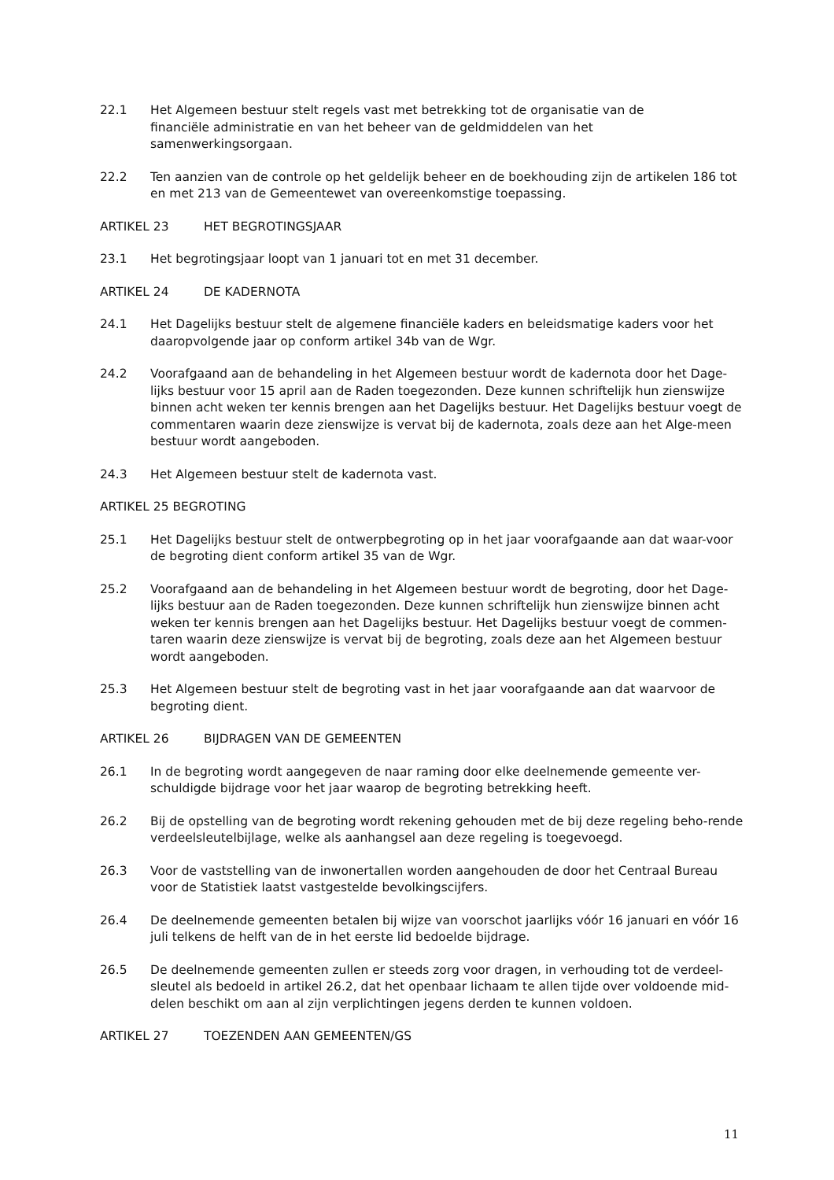22.1 Het Algemeen bestuur stelt regels vast met betrekking tot de organisatie van de
financiële administratie en van het beheer van de geldmiddelen van het
samenwerkingsorgaan.
22.2 Ten aanzien van de controle op het geldelijk beheer en de boekhouding zijn de artikelen 186 tot en met 213 van de Gemeentewet van overeenkomstige toepassing.
ARTIKEL 23 HET BEGROTINGSJAAR
23.1 Het begrotingsjaar loopt van 1 januari tot en met 31 december.
ARTIKEL 24 DE KADERNOTA
24.1 Het Dagelijks bestuur stelt de algemene financiële kaders en beleidsmatige kaders voor het daaropvolgende jaar op conform artikel 34b van de Wgr.
24.2 Voorafgaand aan de behandeling in het Algemeen bestuur wordt de kadernota door het Dage-lijks bestuur voor 15 april aan de Raden toegezonden. Deze kunnen schriftelijk hun zienswijze binnen acht weken ter kennis brengen aan het Dagelijks bestuur. Het Dagelijks bestuur voegt de commentaren waarin deze zienswijze is vervat bij de kadernota, zoals deze aan het Alge-meen bestuur wordt aangeboden.
24.3 Het Algemeen bestuur stelt de kadernota vast.
ARTIKEL 25 BEGROTING
25.1 Het Dagelijks bestuur stelt de ontwerpbegroting op in het jaar voorafgaande aan dat waar-voor de begroting dient conform artikel 35 van de Wgr.
25.2 Voorafgaand aan de behandeling in het Algemeen bestuur wordt de begroting, door het Dage-lijks bestuur aan de Raden toegezonden. Deze kunnen schriftelijk hun zienswijze binnen acht weken ter kennis brengen aan het Dagelijks bestuur. Het Dagelijks bestuur voegt de commen-taren waarin deze zienswijze is vervat bij de begroting, zoals deze aan het Algemeen bestuur wordt aangeboden.
25.3 Het Algemeen bestuur stelt de begroting vast in het jaar voorafgaande aan dat waarvoor de begroting dient.
ARTIKEL 26 BIJDRAGEN VAN DE GEMEENTEN
26.1 In de begroting wordt aangegeven de naar raming door elke deelnemende gemeente ver-schuldigde bijdrage voor het jaar waarop de begroting betrekking heeft.
26.2 Bij de opstelling van de begroting wordt rekening gehouden met de bij deze regeling beho-rende verdeelsleutelbijlage, welke als aanhangsel aan deze regeling is toegevoegd.
26.3 Voor de vaststelling van de inwonertallen worden aangehouden de door het Centraal Bureau voor de Statistiek laatst vastgestelde bevolkingscijfers.
26.4 De deelnemende gemeenten betalen bij wijze van voorschot jaarlijks vóór 16 januari en vóór 16 juli telkens de helft van de in het eerste lid bedoelde bijdrage.
26.5 De deelnemende gemeenten zullen er steeds zorg voor dragen, in verhouding tot de verdeel-sleutel als bedoeld in artikel 26.2, dat het openbaar lichaam te allen tijde over voldoende mid-delen beschikt om aan al zijn verplichtingen jegens derden te kunnen voldoen.
ARTIKEL 27 TOEZENDEN AAN GEMEENTEN/GS
11